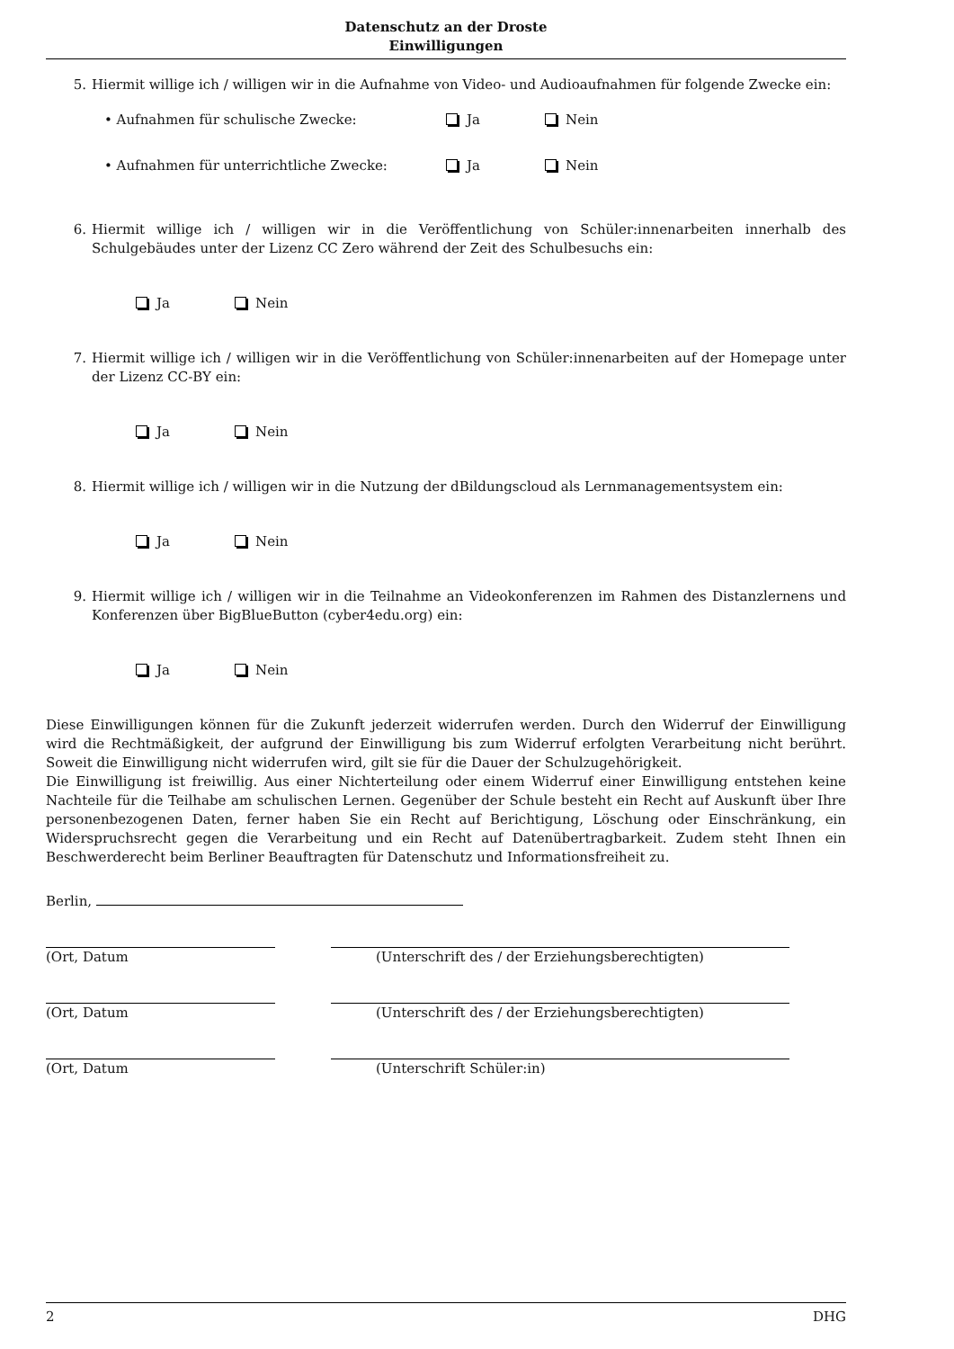Datenschutz an der Droste
Einwilligungen
5. Hiermit willige ich / willigen wir in die Aufnahme von Video- und Audioaufnahmen für folgende Zwecke ein:
• Aufnahmen für schulische Zwecke: Ja Nein
• Aufnahmen für unterrichtliche Zwecke: Ja Nein
6. Hiermit willige ich / willigen wir in die Veröffentlichung von Schüler:innenarbeiten innerhalb des Schulgebäudes unter der Lizenz CC Zero während der Zeit des Schulbesuchs ein:
Ja Nein
7. Hiermit willige ich / willigen wir in die Veröffentlichung von Schüler:innenarbeiten auf der Homepage unter der Lizenz CC-BY ein:
Ja Nein
8. Hiermit willige ich / willigen wir in die Nutzung der dBildungscloud als Lernmanagementsystem ein:
Ja Nein
9. Hiermit willige ich / willigen wir in die Teilnahme an Videokonferenzen im Rahmen des Distanzlernens und Konferenzen über BigBlueButton (cyber4edu.org) ein:
Ja Nein
Diese Einwilligungen können für die Zukunft jederzeit widerrufen werden. Durch den Widerruf der Einwilligung wird die Rechtmäßigkeit, der aufgrund der Einwilligung bis zum Widerruf erfolgten Verarbeitung nicht berührt. Soweit die Einwilligung nicht widerrufen wird, gilt sie für die Dauer der Schulzugehörigkeit.
Die Einwilligung ist freiwillig. Aus einer Nichterteilung oder einem Widerruf einer Einwilligung entstehen keine Nachteile für die Teilhabe am schulischen Lernen. Gegenüber der Schule besteht ein Recht auf Auskunft über Ihre personenbezogenen Daten, ferner haben Sie ein Recht auf Berichtigung, Löschung oder Einschränkung, ein Widerspruchsrecht gegen die Verarbeitung und ein Recht auf Datenübertragbarkeit. Zudem steht Ihnen ein Beschwerderecht beim Berliner Beauftragten für Datenschutz und Informationsfreiheit zu.
Berlin,
(Ort, Datum (Unterschrift des / der Erziehungsberechtigten)
(Ort, Datum (Unterschrift des / der Erziehungsberechtigten)
(Ort, Datum (Unterschrift Schüler:in)
2 DHG